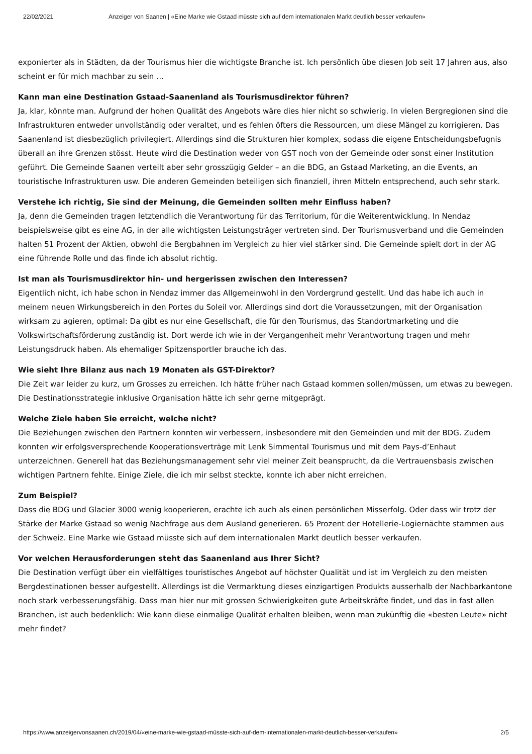22/02/2021 Anzeiger von Saanen | «Eine Marke wie Gstaad müsste sich auf dem internationalen Markt deutlich besser verkaufen»
exponierter als in Städten, da der Tourismus hier die wichtigste Branche ist. Ich persönlich übe diesen Job seit 17 Jahren aus, also scheint er für mich machbar zu sein …
Kann man eine Destination Gstaad-Saanenland als Tourismusdirektor führen?
Ja, klar, könnte man. Aufgrund der hohen Qualität des Angebots wäre dies hier nicht so schwierig. In vielen Bergregionen sind die Infrastrukturen entweder unvollständig oder veraltet, und es fehlen öfters die Ressourcen, um diese Mängel zu korrigieren. Das Saanenland ist diesbezüglich privilegiert. Allerdings sind die Strukturen hier komplex, sodass die eigene Entscheidungsbefugnis überall an ihre Grenzen stösst. Heute wird die Destination weder von GST noch von der Gemeinde oder sonst einer Institution geführt. Die Gemeinde Saanen verteilt aber sehr grosszügig Gelder – an die BDG, an Gstaad Marketing, an die Events, an touristische Infrastrukturen usw. Die anderen Gemeinden beteiligen sich finanziell, ihren Mitteln entsprechend, auch sehr stark.
Verstehe ich richtig, Sie sind der Meinung, die Gemeinden sollten mehr Einfluss haben?
Ja, denn die Gemeinden tragen letztendlich die Verantwortung für das Territorium, für die Weiterentwicklung. In Nendaz beispielsweise gibt es eine AG, in der alle wichtigsten Leistungsträger vertreten sind. Der Tourismusverband und die Gemeinden halten 51 Prozent der Aktien, obwohl die Bergbahnen im Vergleich zu hier viel stärker sind. Die Gemeinde spielt dort in der AG eine führende Rolle und das finde ich absolut richtig.
Ist man als Tourismusdirektor hin- und hergerissen zwischen den Interessen?
Eigentlich nicht, ich habe schon in Nendaz immer das Allgemeinwohl in den Vordergrund gestellt. Und das habe ich auch in meinem neuen Wirkungsbereich in den Portes du Soleil vor. Allerdings sind dort die Voraussetzungen, mit der Organisation wirksam zu agieren, optimal: Da gibt es nur eine Gesellschaft, die für den Tourismus, das Standortmarketing und die Volkswirtschaftsförderung zuständig ist. Dort werde ich wie in der Vergangenheit mehr Verantwortung tragen und mehr Leistungsdruck haben. Als ehemaliger Spitzensportler brauche ich das.
Wie sieht Ihre Bilanz aus nach 19 Monaten als GST-Direktor?
Die Zeit war leider zu kurz, um Grosses zu erreichen. Ich hätte früher nach Gstaad kommen sollen/müssen, um etwas zu bewegen. Die Destinationsstrategie inklusive Organisation hätte ich sehr gerne mitgeprägt.
Welche Ziele haben Sie erreicht, welche nicht?
Die Beziehungen zwischen den Partnern konnten wir verbessern, insbesondere mit den Gemeinden und mit der BDG. Zudem konnten wir erfolgsversprechende Kooperationsverträge mit Lenk Simmental Tourismus und mit dem Pays-d’Enhaut unterzeichnen. Generell hat das Beziehungsmanagement sehr viel meiner Zeit beansprucht, da die Vertrauensbasis zwischen wichtigen Partnern fehlte. Einige Ziele, die ich mir selbst steckte, konnte ich aber nicht erreichen.
Zum Beispiel?
Dass die BDG und Glacier 3000 wenig kooperieren, erachte ich auch als einen persönlichen Misserfolg. Oder dass wir trotz der Stärke der Marke Gstaad so wenig Nachfrage aus dem Ausland generieren. 65 Prozent der Hotellerie-Logiernächte stammen aus der Schweiz. Eine Marke wie Gstaad müsste sich auf dem internationalen Markt deutlich besser verkaufen.
Vor welchen Herausforderungen steht das Saanenland aus Ihrer Sicht?
Die Destination verfügt über ein vielfältiges touristisches Angebot auf höchster Qualität und ist im Vergleich zu den meisten Bergdestinationen besser aufgestellt. Allerdings ist die Vermarktung dieses einzigartigen Produkts ausserhalb der Nachbarkantone noch stark verbesserungsfähig. Dass man hier nur mit grossen Schwierigkeiten gute Arbeitskräfte findet, und das in fast allen Branchen, ist auch bedenklich: Wie kann diese einmalige Qualität erhalten bleiben, wenn man zukünftig die «besten Leute» nicht mehr findet?
https://www.anzeigervonsaanen.ch/2019/04/«eine-marke-wie-gstaad-müsste-sich-auf-dem-internationalen-markt-deutlich-besser-verkaufen» 2/5